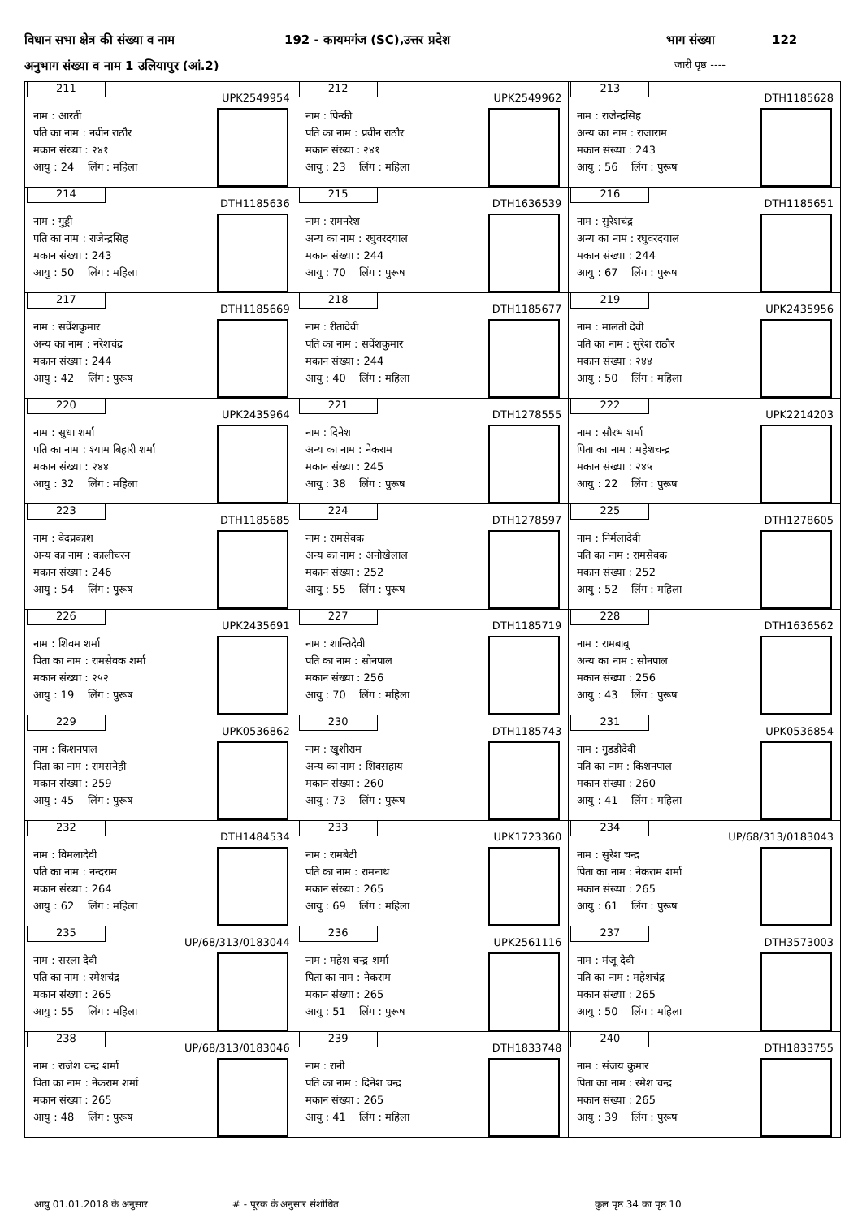विधान सभा क्षेत्र की संख्या व नाम 192 - कायमगंज (SC),उत्तर प्रदेश भाग संख्या 122
अनुभाग संख्या व नाम 1 उलियापुर (आं.2) जारी पृष्ठ ----
| 211 UPK2549954 नाम : आरती पति का नाम : नवीन राठौर मकान संख्या : २४१ आयु : 24 लिंग : महिला | 212 UPK2549962 नाम : पिन्की पति का नाम : प्रवीन राठौर मकान संख्या : २४१ आयु : 23 लिंग : महिला | 213 DTH1185628 नाम : राजेन्द्रसिह अन्य का नाम : राजाराम मकान संख्या : 243 आयु : 56 लिंग : पुरूष |
| 214 DTH1185636 नाम : गुड्डी पति का नाम : राजेन्द्रसिह मकान संख्या : 243 आयु : 50 लिंग : महिला | 215 DTH1636539 नाम : रामनरेश अन्य का नाम : रघुवरदयाल मकान संख्या : 244 आयु : 70 लिंग : पुरूष | 216 DTH1185651 नाम : सुरेशचंद्र अन्य का नाम : रघुवरदयाल मकान संख्या : 244 आयु : 67 लिंग : पुरूष |
| 217 DTH1185669 नाम : सर्वेशकुमार अन्य का नाम : नरेशचंद्र मकान संख्या : 244 आयु : 42 लिंग : पुरूष | 218 DTH1185677 नाम : रीतादेवी पति का नाम : सर्वेशकुमार मकान संख्या : 244 आयु : 40 लिंग : महिला | 219 UPK2435956 नाम : मालती देवी पति का नाम : सुरेश राठौर मकान संख्या : २४४ आयु : 50 लिंग : महिला |
| 220 UPK2435964 नाम : सुधा शर्मा पति का नाम : श्याम बिहारी शर्मा मकान संख्या : २४४ आयु : 32 लिंग : महिला | 221 DTH1278555 नाम : दिनेश अन्य का नाम : नेकराम मकान संख्या : 245 आयु : 38 लिंग : पुरूष | 222 UPK2214203 नाम : सौरभ शर्मा पिता का नाम : महेशचन्द्र मकान संख्या : २४५ आयु : 22 लिंग : पुरूष |
| 223 DTH1185685 नाम : वेदप्रकाश अन्य का नाम : कालीचरन मकान संख्या : 246 आयु : 54 लिंग : पुरूष | 224 DTH1278597 नाम : रामसेवक अन्य का नाम : अनोखेलाल मकान संख्या : 252 आयु : 55 लिंग : पुरूष | 225 DTH1278605 नाम : निर्मलादेवी पति का नाम : रामसेवक मकान संख्या : 252 आयु : 52 लिंग : महिला |
| 226 UPK2435691 नाम : शिवम शर्मा पिता का नाम : रामसेवक शर्मा मकान संख्या : २५२ आयु : 19 लिंग : पुरूष | 227 DTH1185719 नाम : शान्तिदेवी पति का नाम : सोनपाल मकान संख्या : 256 आयु : 70 लिंग : महिला | 228 DTH1636562 नाम : रामबाबू अन्य का नाम : सोनपाल मकान संख्या : 256 आयु : 43 लिंग : पुरूष |
| 229 UPK0536862 नाम : किशनपाल पिता का नाम : रामसनेही मकान संख्या : 259 आयु : 45 लिंग : पुरूष | 230 DTH1185743 नाम : खुशीराम अन्य का नाम : शिवसहाय मकान संख्या : 260 आयु : 73 लिंग : पुरूष | 231 UPK0536854 नाम : गुडडीदेवी पति का नाम : किशनपाल मकान संख्या : 260 आयु : 41 लिंग : महिला |
| 232 DTH1484534 नाम : विमलादेवी पति का नाम : नन्दराम मकान संख्या : 264 आयु : 62 लिंग : महिला | 233 UPK1723360 नाम : रामबेटी पति का नाम : रामनाथ मकान संख्या : 265 आयु : 69 लिंग : महिला | 234 UP/68/313/0183043 नाम : सुरेश चन्द्र पिता का नाम : नेकराम शर्मा मकान संख्या : 265 आयु : 61 लिंग : पुरूष |
| 235 UP/68/313/0183044 नाम : सरला देवी पति का नाम : रमेशचंद्र मकान संख्या : 265 आयु : 55 लिंग : महिला | 236 UPK2561116 नाम : महेश चन्द्र शर्मा पिता का नाम : नेकराम मकान संख्या : 265 आयु : 51 लिंग : पुरूष | 237 DTH3573003 नाम : मंजू देवी पति का नाम : महेशचंद्र मकान संख्या : 265 आयु : 50 लिंग : महिला |
| 238 UP/68/313/0183046 नाम : राजेश चन्द्र शर्मा पिता का नाम : नेकराम शर्मा मकान संख्या : 265 आयु : 48 लिंग : पुरूष | 239 DTH1833748 नाम : रानी पति का नाम : दिनेश चन्द्र मकान संख्या : 265 आयु : 41 लिंग : महिला | 240 DTH1833755 नाम : संजय कुमार पिता का नाम : रमेश चन्द्र मकान संख्या : 265 आयु : 39 लिंग : पुरूष |
आयु 01.01.2018 के अनुसार # - पूरक के अनुसार संशोधित कुल पृष्ठ 34 का पृष्ठ 10